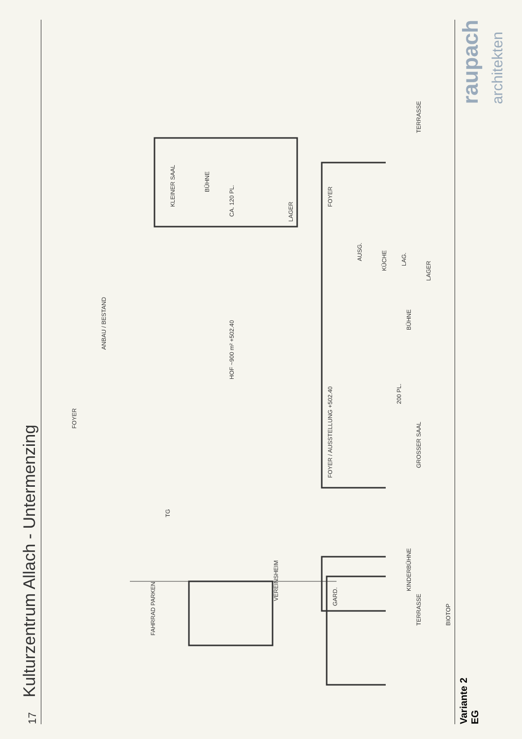17 Kulturzentrum Allach - Untermenzing
KLEINER SAAL
BÜHNE
CA. 120 PL.
LAGER
HOF ~900 m² +502.40
FOYER / AUSSTELLUNG +502.40
BÜHNE
200 PL.
GROSSER SAAL
KÜCHE
LAG.
LAGER
AUSG.
VEREINSHEIM
FAHRRAD PARKEN
TERRASSE TERRASSE
BIOTOP
KINDERBÜHNE
GARD.
FOYER
FOYER
ANBAU / BESTAND
TG
Variante 2
EG
raupach
architekten